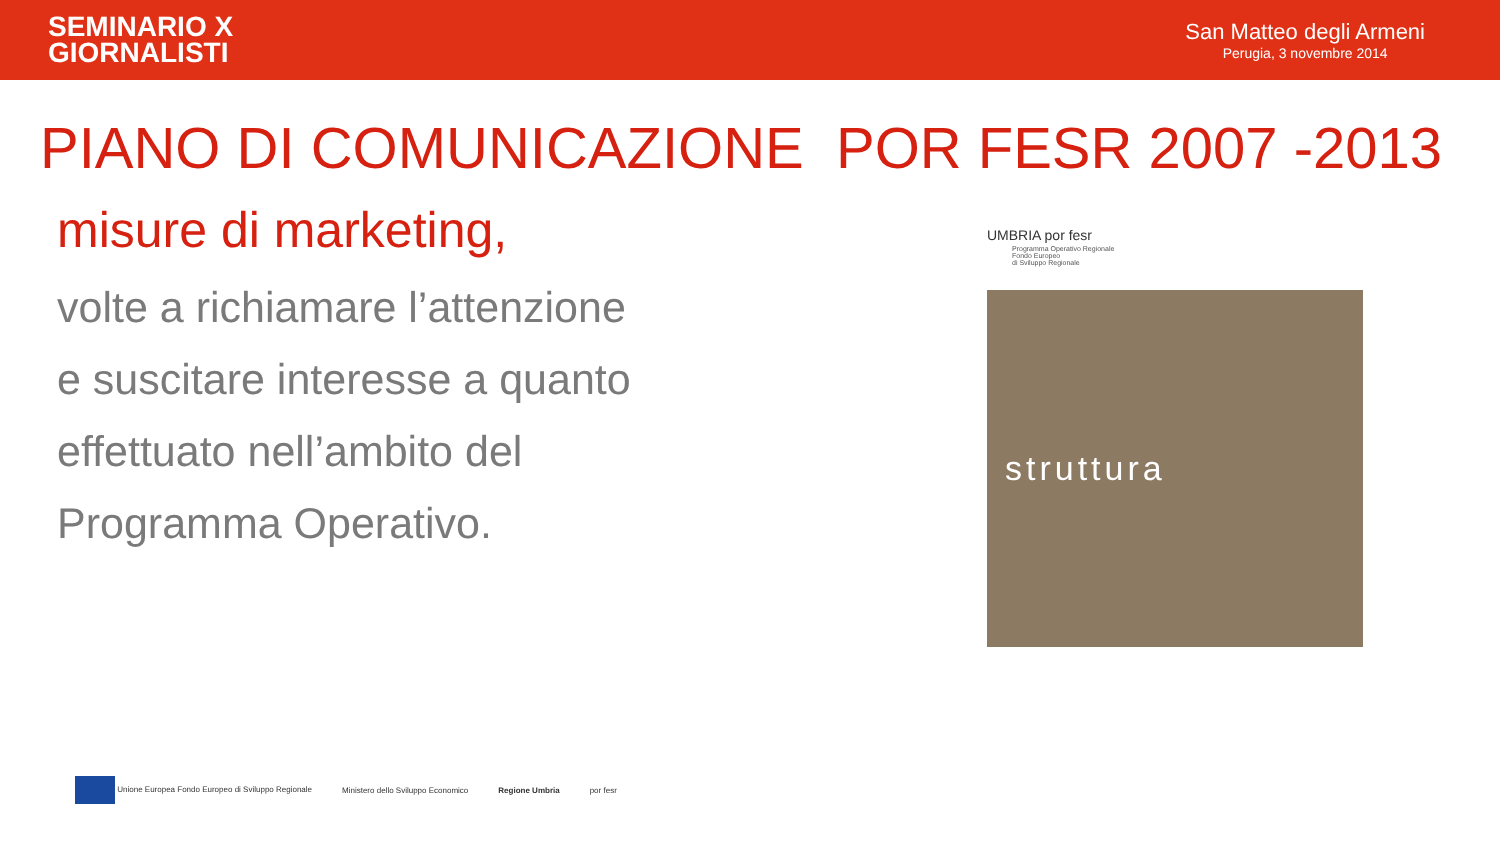SEMINARIO X
GIORNALISTI
San Matteo degli Armeni
Perugia, 3 novembre 2014
PIANO DI COMUNICAZIONE POR FESR 2007 -2013
misure di marketing,
volte a richiamare l’attenzione
e suscitare interesse a quanto
effettuato nell’ambito del
Programma Operativo.
UMBRIA por fesr
Programma Operativo Regionale
Fondo Europeo
di Sviluppo Regionale
struttura
Unione Europea Fondo Europeo di Sviluppo Regionale
Ministero dello Sviluppo Economico
Regione Umbria por fesr